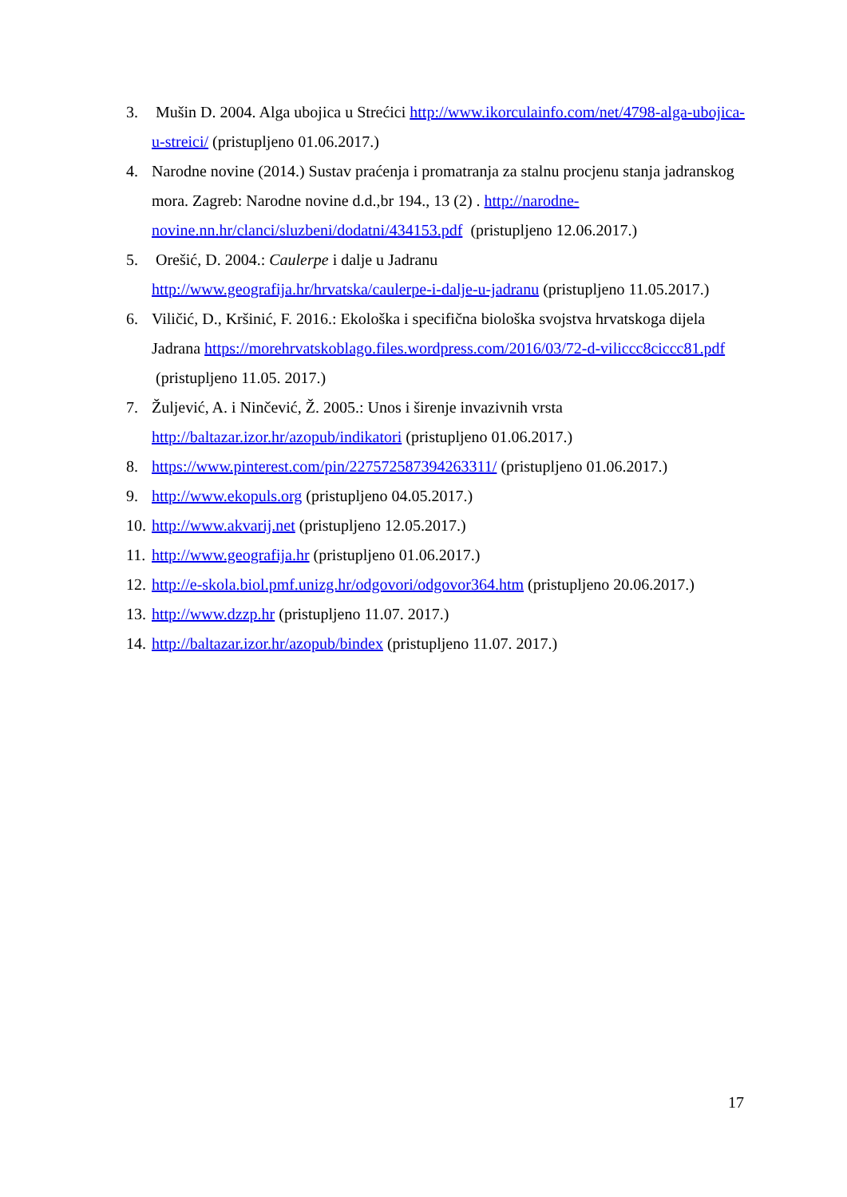3. Mušin D. 2004. Alga ubojica u Strećici http://www.ikorculainfo.com/net/4798-alga-ubojica-u-streici/ (pristupljeno 01.06.2017.)
4. Narodne novine (2014.) Sustav praćenja i promatranja za stalnu procjenu stanja jadranskog mora. Zagreb: Narodne novine d.d.,br 194., 13 (2) . http://narodne-novine.nn.hr/clanci/sluzbeni/dodatni/434153.pdf (pristupljeno 12.06.2017.)
5. Orešić, D. 2004.: Caulerpe i dalje u Jadranu
http://www.geografija.hr/hrvatska/caulerpe-i-dalje-u-jadranu (pristupljeno 11.05.2017.)
6. Viličić, D., Kršinić, F. 2016.: Ekološka i specifična biološka svojstva hrvatskoga dijela Jadrana https://morehrvatskoblago.files.wordpress.com/2016/03/72-d-viliccc8ciccc81.pdf (pristupljeno 11.05. 2017.)
7. Žuljević, A. i Ninčević, Ž. 2005.: Unos i širenje invazivnih vrsta
http://baltazar.izor.hr/azopub/indikatori (pristupljeno 01.06.2017.)
8. https://www.pinterest.com/pin/227572587394263311/ (pristupljeno 01.06.2017.)
9. http://www.ekopuls.org (pristupljeno 04.05.2017.)
10. http://www.akvarij.net (pristupljeno 12.05.2017.)
11. http://www.geografija.hr (pristupljeno 01.06.2017.)
12. http://e-skola.biol.pmf.unizg.hr/odgovori/odgovor364.htm (pristupljeno 20.06.2017.)
13. http://www.dzzp.hr (pristupljeno 11.07. 2017.)
14. http://baltazar.izor.hr/azopub/bindex (pristupljeno 11.07. 2017.)
17